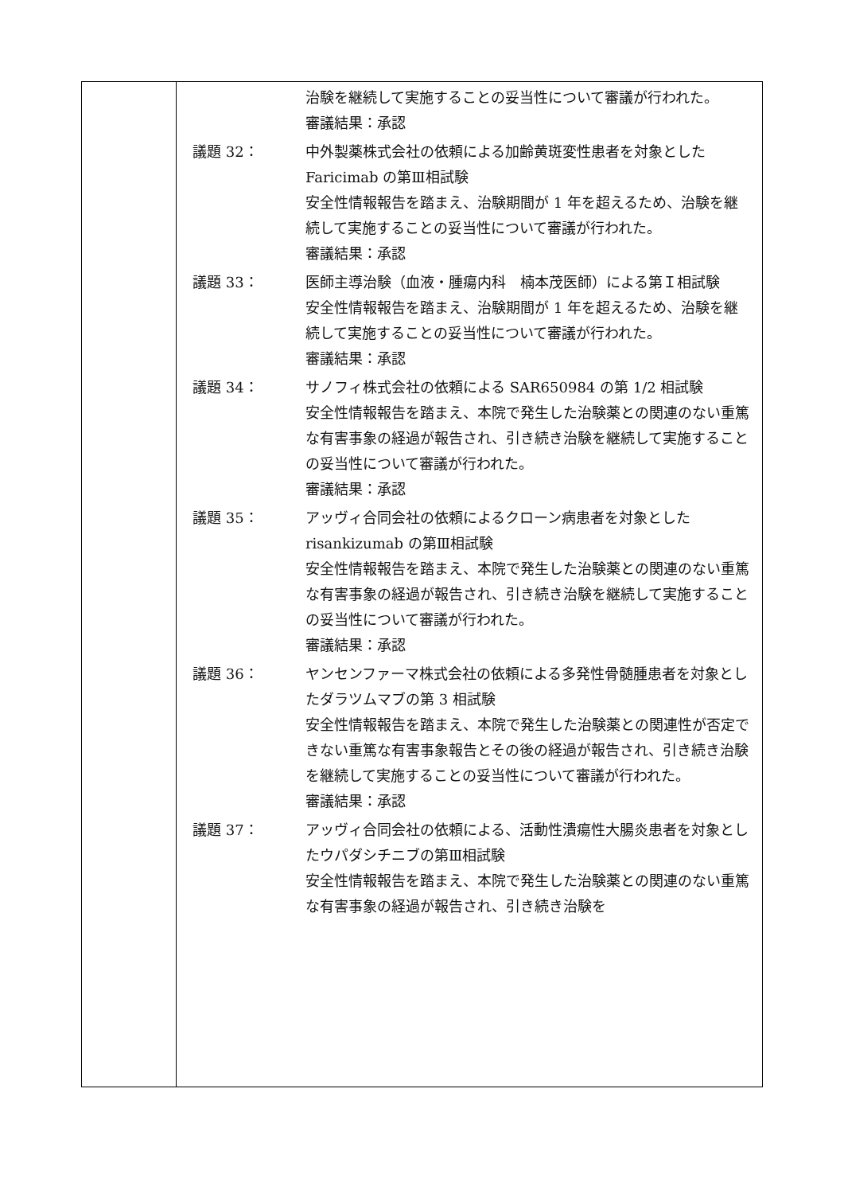| | 治験を継続して実施することの妥当性について審議が行われた。 審議結果：承認 議題 32： 中外製薬株式会社の依頼による加齢黄斑変性患者を対象とした Faricimab の第Ⅲ相試験 安全性情報報告を踏まえ、治験期間が 1 年を超えるため、治験を継続して実施することの妥当性について審議が行われた。 審議結果：承認 議題 33： 医師主導治験（血液・腫瘍内科 楠本茂医師）による第Ｉ相試験 安全性情報報告を踏まえ、治験期間が 1 年を超えるため、治験を継続して実施することの妥当性について審議が行われた。 審議結果：承認 議題 34： サノフィ株式会社の依頼による SAR650984 の第 1/2 相試験 安全性情報報告を踏まえ、本院で発生した治験薬との関連のない重篤な有害事象の経過が報告され、引き続き治験を継続して実施することの妥当性について審議が行われた。 審議結果：承認 議題 35： アッヴィ合同会社の依頼によるクローン病患者を対象とした risankizumab の第Ⅲ相試験 安全性情報報告を踏まえ、本院で発生した治験薬との関連のない重篤な有害事象の経過が報告され、引き続き治験を継続して実施することの妥当性について審議が行われた。 審議結果：承認 議題 36： ヤンセンファーマ株式会社の依頼による多発性骨髄腫患者を対象としたダラツムマブの第 3 相試験 安全性情報報告を踏まえ、本院で発生した治験薬との関連性が否定できない重篤な有害事象報告とその後の経過が報告され、引き続き治験を継続して実施することの妥当性について審議が行われた。 審議結果：承認 議題 37： アッヴィ合同会社の依頼による、活動性潰瘍性大腸炎患者を対象としたウパダシチニブの第Ⅲ相試験 安全性情報報告を踏まえ、本院で発生した治験薬との関連のない重篤な有害事象の経過が報告され、引き続き治験を |